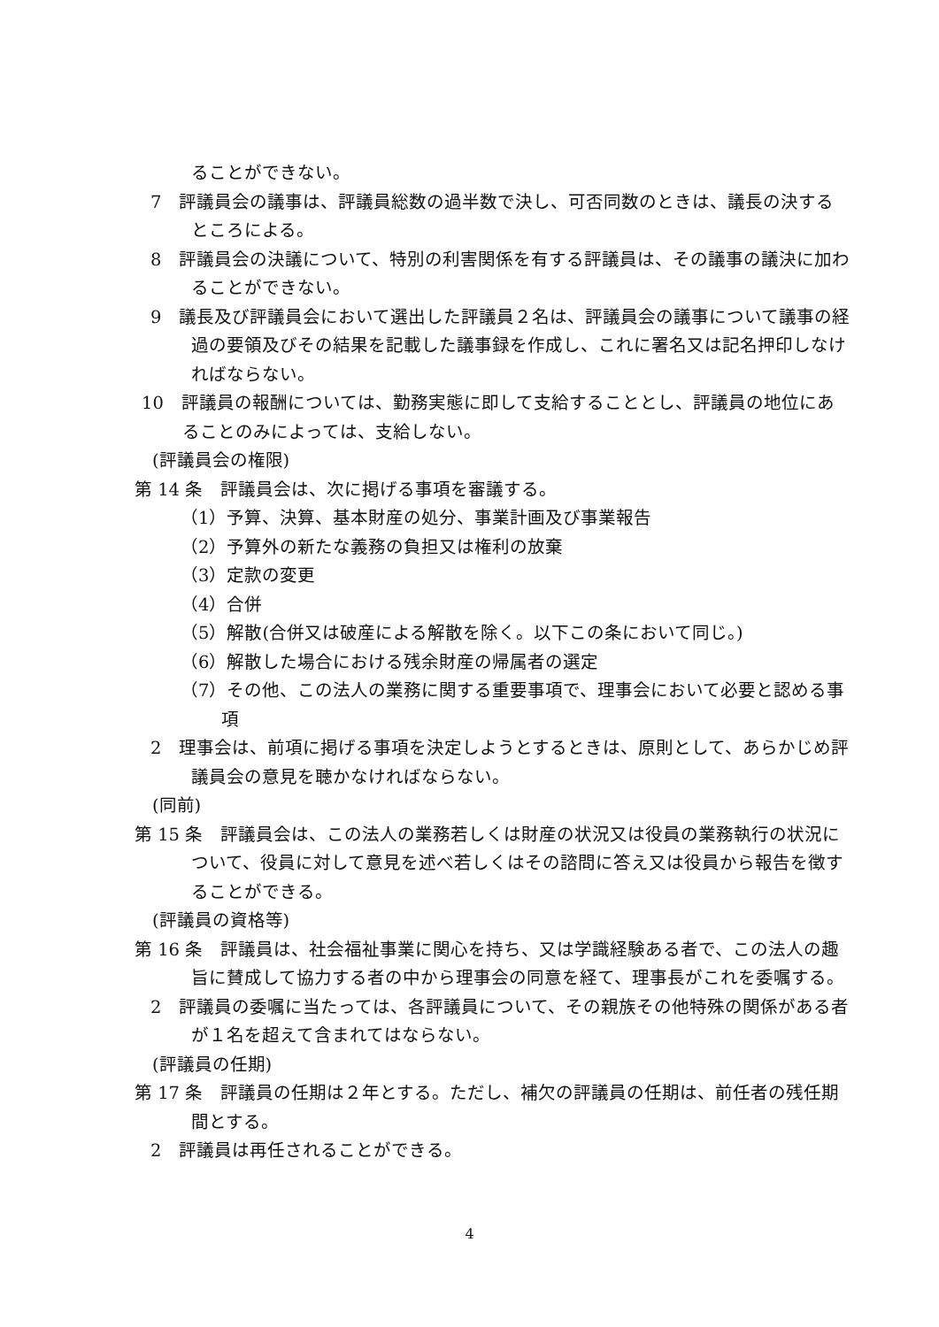ることができない。
7　評議員会の議事は、評議員総数の過半数で決し、可否同数のときは、議長の決するところによる。
8　評議員会の決議について、特別の利害関係を有する評議員は、その議事の議決に加わることができない。
9　議長及び評議員会において選出した評議員２名は、評議員会の議事について議事の経過の要領及びその結果を記載した議事録を作成し、これに署名又は記名押印しなければならない。
10　評議員の報酬については、勤務実態に即して支給することとし、評議員の地位にあることのみによっては、支給しない。
(評議員会の権限)
第 14 条　評議員会は、次に掲げる事項を審議する。
（1）予算、決算、基本財産の処分、事業計画及び事業報告
（2）予算外の新たな義務の負担又は権利の放棄
（3）定款の変更
（4）合併
（5）解散(合併又は破産による解散を除く。以下この条において同じ。)
（6）解散した場合における残余財産の帰属者の選定
（7）その他、この法人の業務に関する重要事項で、理事会において必要と認める事項
2　理事会は、前項に掲げる事項を決定しようとするときは、原則として、あらかじめ評議員会の意見を聴かなければならない。
(同前)
第 15 条　評議員会は、この法人の業務若しくは財産の状況又は役員の業務執行の状況について、役員に対して意見を述べ若しくはその諮問に答え又は役員から報告を徴することができる。
(評議員の資格等)
第 16 条　評議員は、社会福祉事業に関心を持ち、又は学識経験ある者で、この法人の趣旨に賛成して協力する者の中から理事会の同意を経て、理事長がこれを委嘱する。
2　評議員の委嘱に当たっては、各評議員について、その親族その他特殊の関係がある者が１名を超えて含まれてはならない。
(評議員の任期)
第 17 条　評議員の任期は２年とする。ただし、補欠の評議員の任期は、前任者の残任期間とする。
2　評議員は再任されることができる。
4